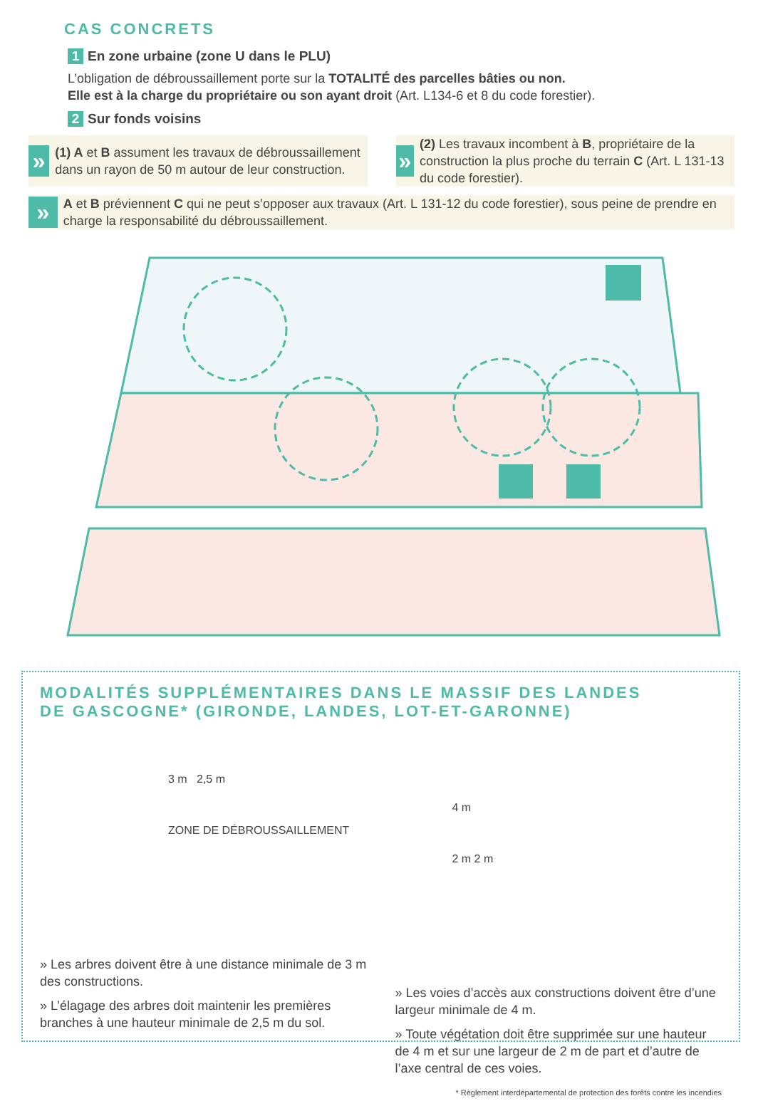CAS CONCRETS
1 En zone urbaine (zone U dans le PLU)
L’obligation de débroussaillement porte sur la TOTALITÉ des parcelles bâties ou non.
Elle est à la charge du propriétaire ou son ayant droit (Art. L134-6 et 8 du code forestier).
2 Sur fonds voisins
»
(1) A et B assument les travaux de débroussaillement dans un rayon de 50 m autour de leur construction.
»
(2) Les travaux incombent à B, propriétaire de la construction la plus proche du terrain C (Art. L 131-13 du code forestier).
»
A et B préviennent C qui ne peut s’opposer aux travaux (Art. L 131-12 du code forestier), sous peine de prendre en charge la responsabilité du débroussaillement.
MODALITÉS SUPPLÉMENTAIRES DANS LE MASSIF DES LANDES
DE GASCOGNE* (GIRONDE, LANDES, LOT-ET-GARONNE)
3 m 2,5 m
ZONE DE DÉBROUSSAILLEMENT
» Les arbres doivent être à une distance minimale de 3 m des constructions.
» L’élagage des arbres doit maintenir les premières branches à une hauteur minimale de 2,5 m du sol.
4 m
2 m 2 m
» Les voies d’accès aux constructions doivent être d’une largeur minimale de 4 m.
» Toute végétation doit être supprimée sur une hauteur de 4 m et sur une largeur de 2 m de part et d’autre de l’axe central de ces voies.
* Règlement interdépartemental de protection des forêts contre les incendies